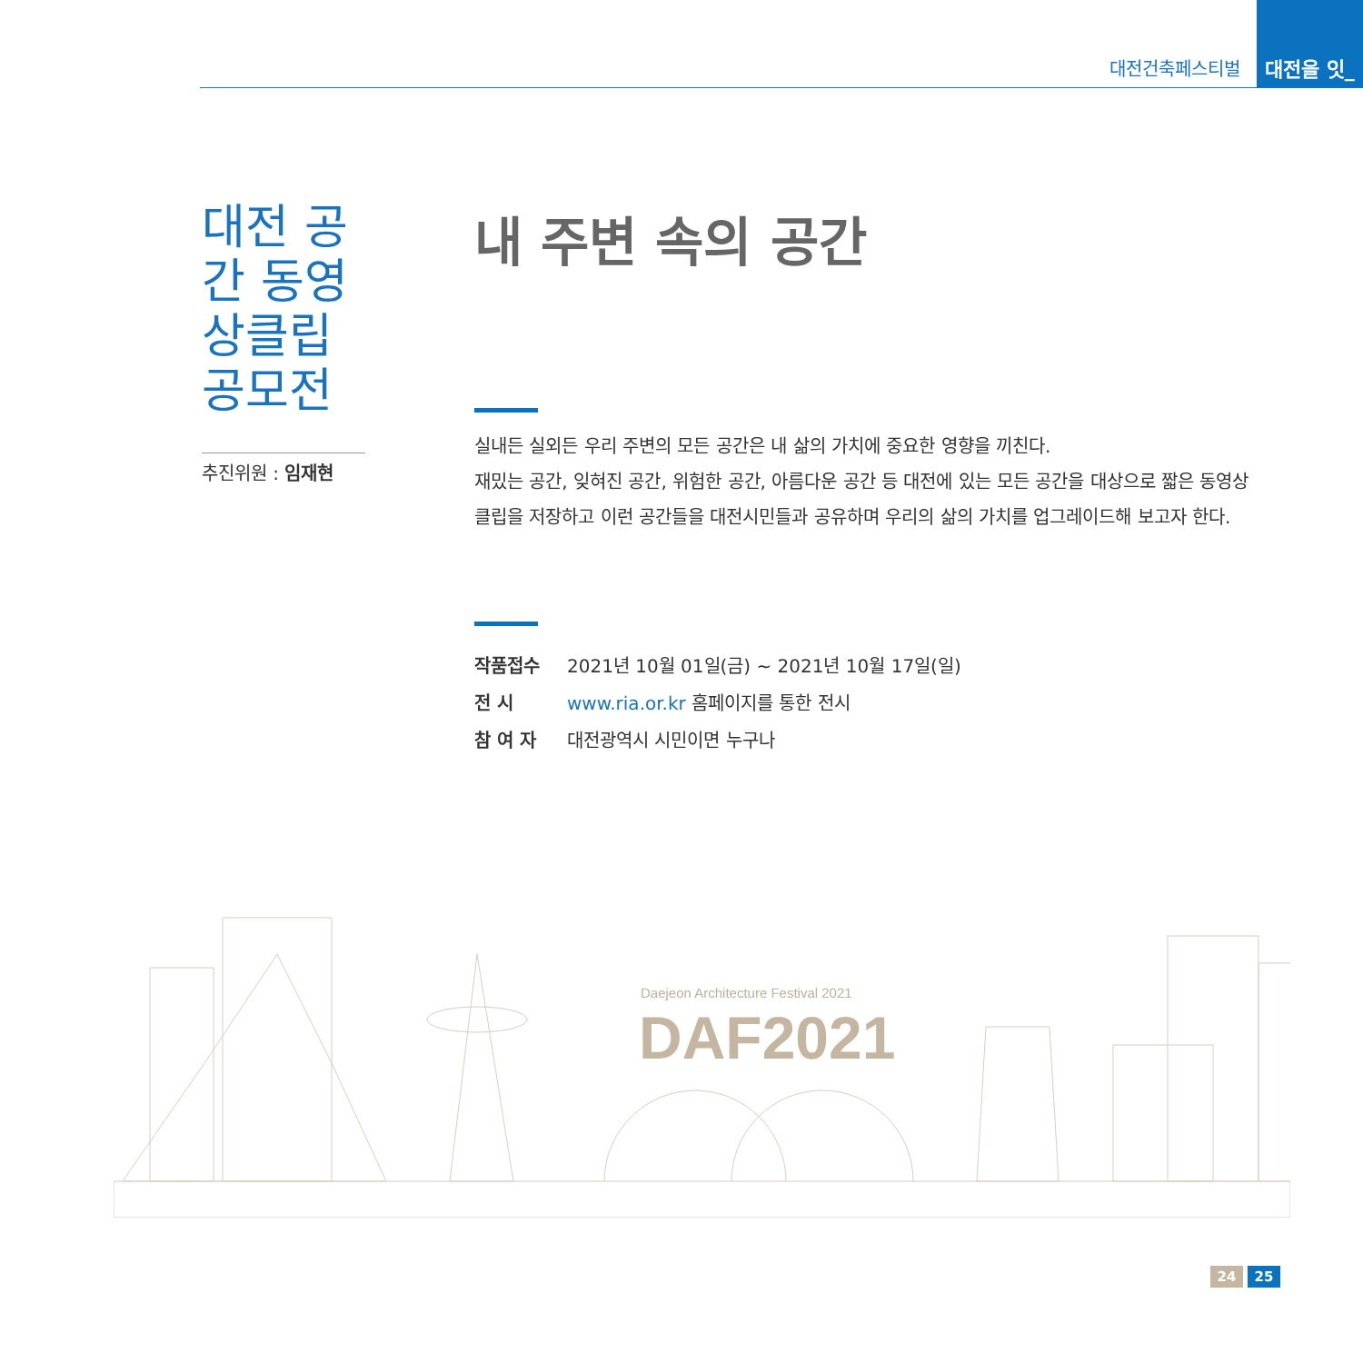대전건축페스티벌
대전을 잇_다
대전 공간 동영상클립 공모전
추진위원 : 임재현
내 주변 속의 공간
실내든 실외든 우리 주변의 모든 공간은 내 삶의 가치에 중요한 영향을 끼친다.
재밌는 공간, 잊혀진 공간, 위험한 공간, 아름다운 공간 등 대전에 있는 모든 공간을 대상으로 짧은 동영상클립을 저장하고 이런 공간들을 대전시민들과 공유하며 우리의 삶의 가치를 업그레이드해 보고자 한다.
| 작품접수 | 2021년 10월 01일(금) ~ 2021년 10월 17일(일) |
| 전 시 | www.ria.or.kr 홈페이지를 통한 전시 |
| 참 여 자 | 대전광역시 시민이면 누구나 |
Daejeon Architecture Festival 2021
DAF2021
24 25